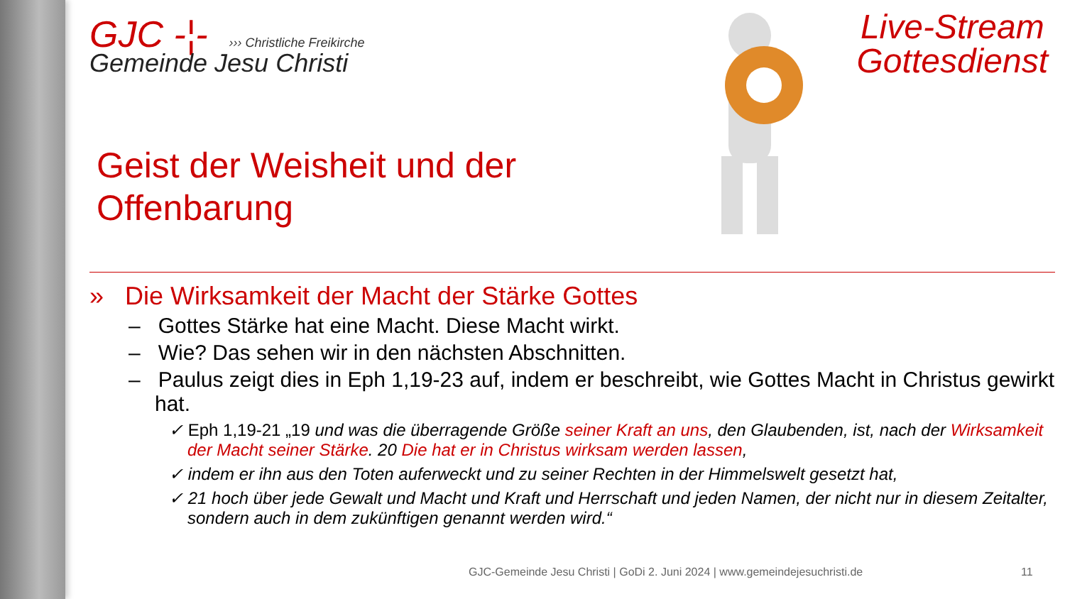GJC -¦- ››› Christliche Freikirche
Gemeinde Jesu Christi
Live-Stream
Gottesdienst
Geist der Weisheit und der
Offenbarung
» Die Wirksamkeit der Macht der Stärke Gottes
– Gottes Stärke hat eine Macht. Diese Macht wirkt.
– Wie? Das sehen wir in den nächsten Abschnitten.
– Paulus zeigt dies in Eph 1,19-23 auf, indem er beschreibt, wie Gottes Macht in Christus gewirkt hat.
✓ Eph 1,19-21 „19 und was die überragende Größe seiner Kraft an uns, den Glaubenden, ist, nach der Wirksamkeit der Macht seiner Stärke. 20 Die hat er in Christus wirksam werden lassen,
✓ indem er ihn aus den Toten auferweckt und zu seiner Rechten in der Himmelswelt gesetzt hat,
✓ 21 hoch über jede Gewalt und Macht und Kraft und Herrschaft und jeden Namen, der nicht nur in diesem Zeitalter, sondern auch in dem zukünftigen genannt werden wird.“
GJC-Gemeinde Jesu Christi | GoDi 2. Juni 2024 | www.gemeindejesuchristi.de
11